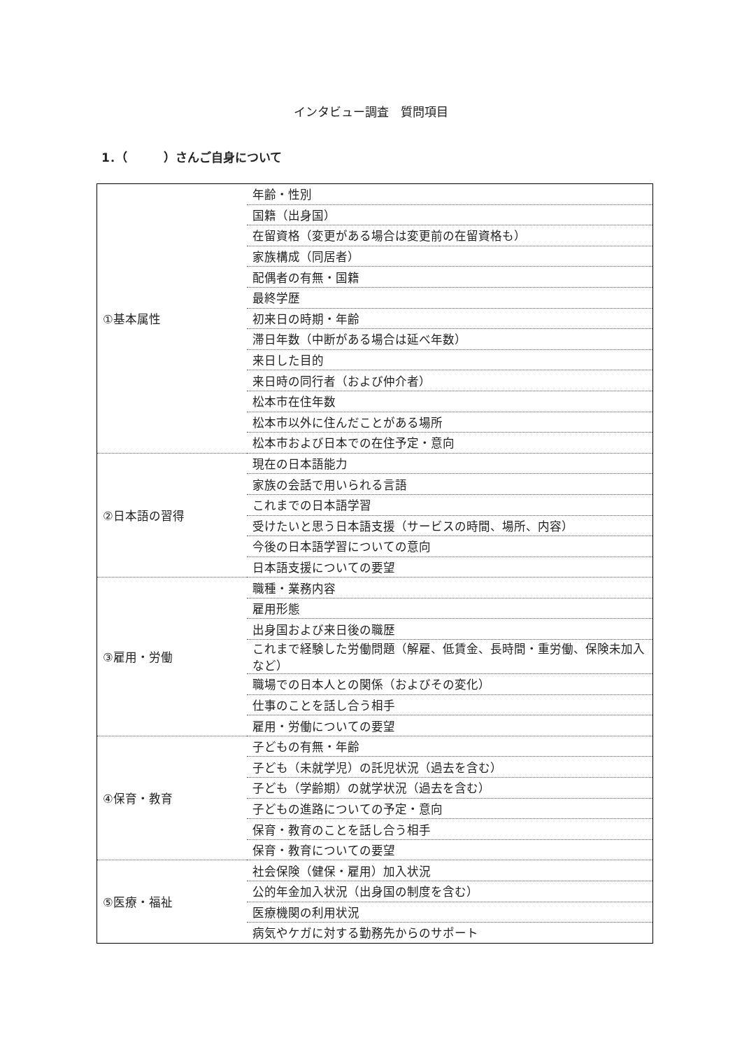インタビュー調査　質問項目
1．（　　　）さんご自身について
| ①基本属性 | 年齢・性別 |
| | 国籍（出身国） |
| | 在留資格（変更がある場合は変更前の在留資格も） |
| | 家族構成（同居者） |
| | 配偶者の有無・国籍 |
| | 最終学歴 |
| | 初来日の時期・年齢 |
| | 滞日年数（中断がある場合は延べ年数） |
| | 来日した目的 |
| | 来日時の同行者（および仲介者） |
| | 松本市在住年数 |
| | 松本市以外に住んだことがある場所 |
| | 松本市および日本での在住予定・意向 |
| ②日本語の習得 | 現在の日本語能力 |
| | 家族の会話で用いられる言語 |
| | これまでの日本語学習 |
| | 受けたいと思う日本語支援（サービスの時間、場所、内容） |
| | 今後の日本語学習についての意向 |
| | 日本語支援についての要望 |
| ③雇用・労働 | 職種・業務内容 |
| | 雇用形態 |
| | 出身国および来日後の職歴 |
| | これまで経験した労働問題（解雇、低賃金、長時間・重労働、保険未加入など） |
| | 職場での日本人との関係（およびその変化） |
| | 仕事のことを話し合う相手 |
| | 雇用・労働についての要望 |
| ④保育・教育 | 子どもの有無・年齢 |
| | 子ども（未就学児）の託児状況（過去を含む） |
| | 子ども（学齢期）の就学状況（過去を含む） |
| | 子どもの進路についての予定・意向 |
| | 保育・教育のことを話し合う相手 |
| | 保育・教育についての要望 |
| ⑤医療・福祉 | 社会保険（健保・雇用）加入状況 |
| | 公的年金加入状況（出身国の制度を含む） |
| | 医療機関の利用状況 |
| | 病気やケガに対する勤務先からのサポート |